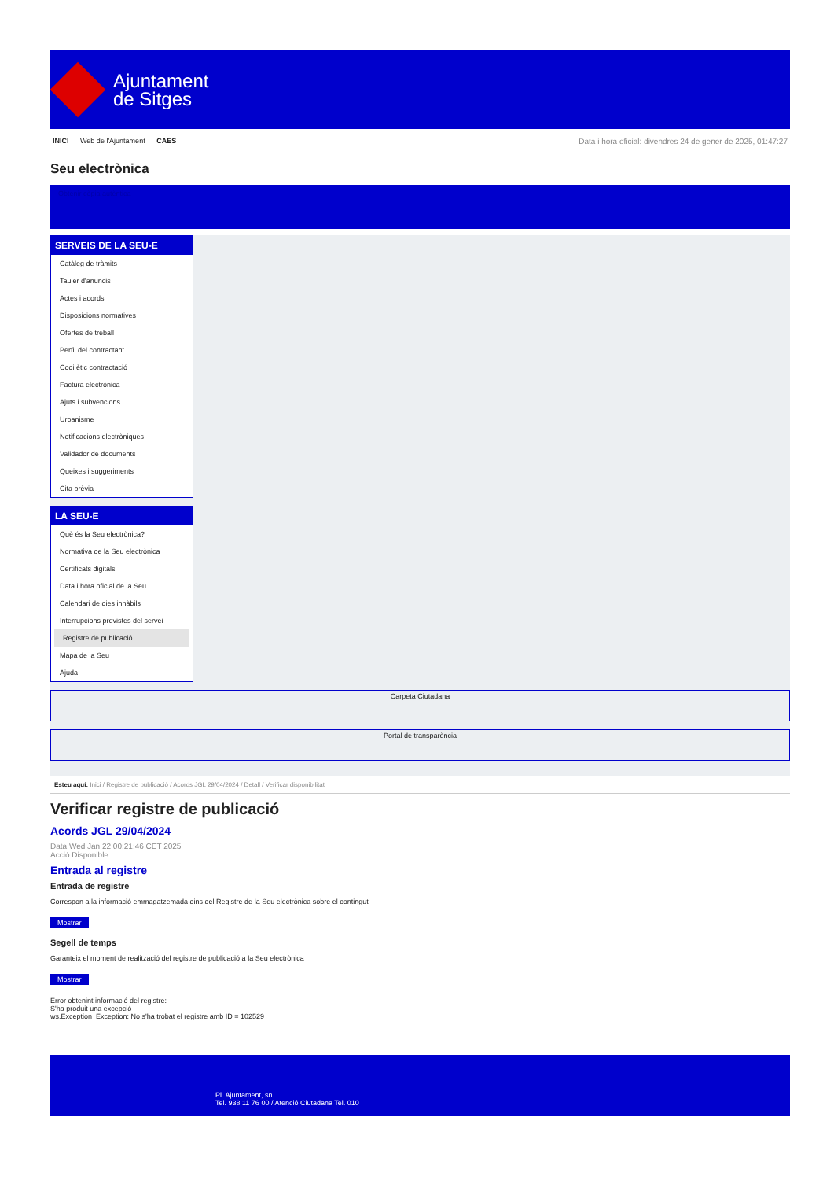Ajuntament
de Sitges
INICI Web de l'Ajuntament CAES
Data i hora oficial: divendres 24 de gener de 2025, 01:47:27
Seu electrònica
Obtenir còpia autèntica
SERVEIS DE LA SEU-E
Catàleg de tràmits
Tauler d'anuncis
Actes i acords
Disposicions normatives
Ofertes de treball
Perfil del contractant
Codi ètic contractació
Factura electrònica
Ajuts i subvencions
Urbanisme
Notificacions electròniques
Validador de documents
Queixes i suggeriments
Cita prèvia
LA SEU-E
Què és la Seu electrònica?
Normativa de la Seu electrònica
Certificats digitals
Data i hora oficial de la Seu
Calendari de dies inhàbils
Interrupcions previstes del servei
Registre de publicació
Mapa de la Seu
Ajuda
Carpeta Ciutadana
Portal de transparència
Esteu aquí: Inici / Registre de publicació / Acords JGL 29/04/2024 / Detall / Verificar disponibilitat
Verificar registre de publicació
Acords JGL 29/04/2024
Data Wed Jan 22 00:21:46 CET 2025
Acció Disponible
Entrada al registre
Entrada de registre
Correspon a la informació emmagatzemada dins del Registre de la Seu electrònica sobre el contingut
Mostrar
Segell de temps
Garanteix el moment de realització del registre de publicació a la Seu electrònica
Mostrar
Error obtenint informació del registre:
S'ha produit una excepció
ws.Exception_Exception: No s'ha trobat el registre amb ID = 102529
Pl. Ajuntament, sn.
Tel. 938 11 76 00 / Atenció Ciutadana Tel. 010